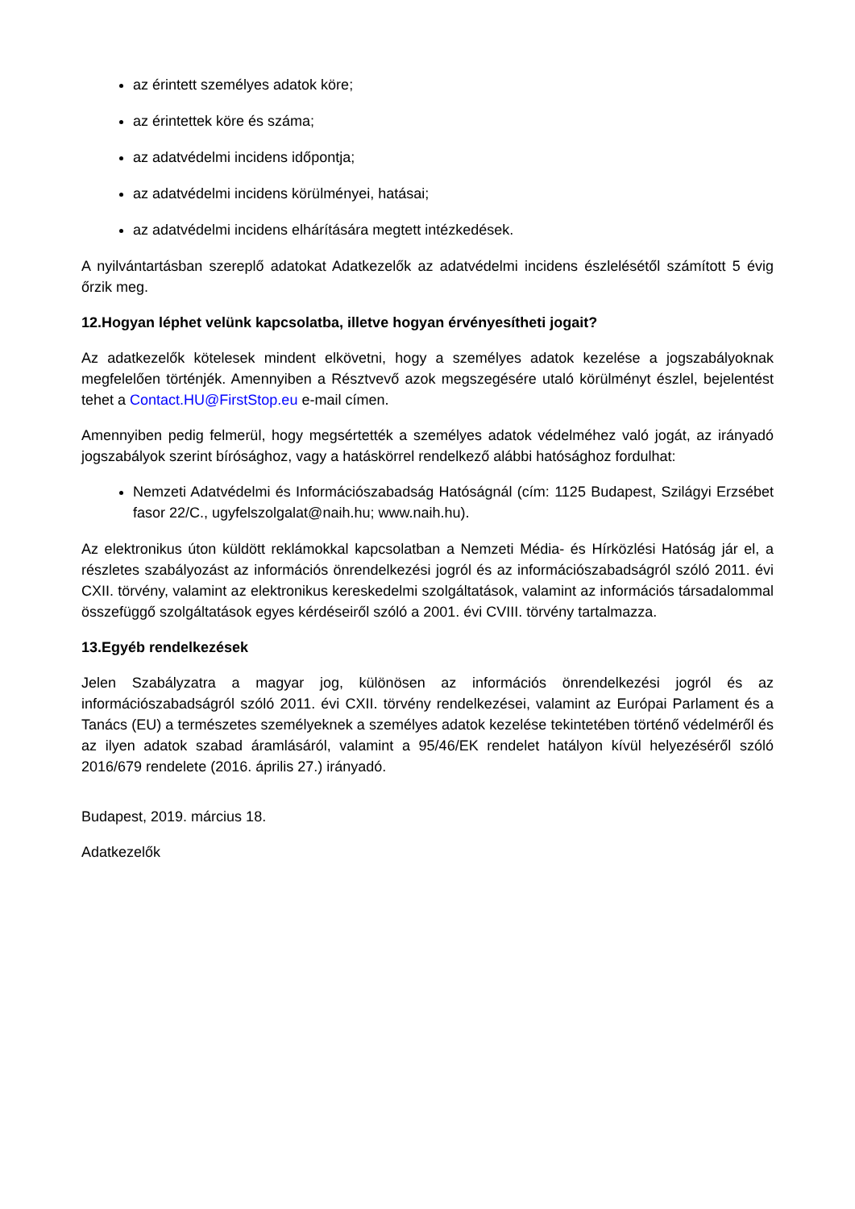az érintett személyes adatok köre;
az érintettek köre és száma;
az adatvédelmi incidens időpontja;
az adatvédelmi incidens körülményei, hatásai;
az adatvédelmi incidens elhárítására megtett intézkedések.
A nyilvántartásban szereplő adatokat Adatkezelők az adatvédelmi incidens észlelésétől számított 5 évig őrzik meg.
12.Hogyan léphet velünk kapcsolatba, illetve hogyan érvényesítheti jogait?
Az adatkezelők kötelesek mindent elkövetni, hogy a személyes adatok kezelése a jogszabályoknak megfelelően történjék. Amennyiben a Résztvevő azok megszegésére utaló körülményt észlel, bejelentést tehet a Contact.HU@FirstStop.eu e-mail címen.
Amennyiben pedig felmerül, hogy megsértették a személyes adatok védelméhez való jogát, az irányadó jogszabályok szerint bírósághoz, vagy a hatáskörrel rendelkező alábbi hatósághoz fordulhat:
Nemzeti Adatvédelmi és Információszabadság Hatóságnál (cím: 1125 Budapest, Szilágyi Erzsébet fasor 22/C., ugyfelszolgalat@naih.hu; www.naih.hu).
Az elektronikus úton küldött reklámokkal kapcsolatban a Nemzeti Média- és Hírközlési Hatóság jár el, a részletes szabályozást az információs önrendelkezési jogról és az információszabadságról szóló 2011. évi CXII. törvény, valamint az elektronikus kereskedelmi szolgáltatások, valamint az információs társadalommal összefüggő szolgáltatások egyes kérdéseiről szóló a 2001. évi CVIII. törvény tartalmazza.
13.Egyéb rendelkezések
Jelen Szabályzatra a magyar jog, különösen az információs önrendelkezési jogról és az információszabadságról szóló 2011. évi CXII. törvény rendelkezései, valamint az Európai Parlament és a Tanács (EU) a természetes személyeknek a személyes adatok kezelése tekintetében történő védelméről és az ilyen adatok szabad áramlásáról, valamint a 95/46/EK rendelet hatályon kívül helyezéséről szóló 2016/679 rendelete (2016. április 27.) irányadó.
Budapest, 2019. március 18.
Adatkezelők